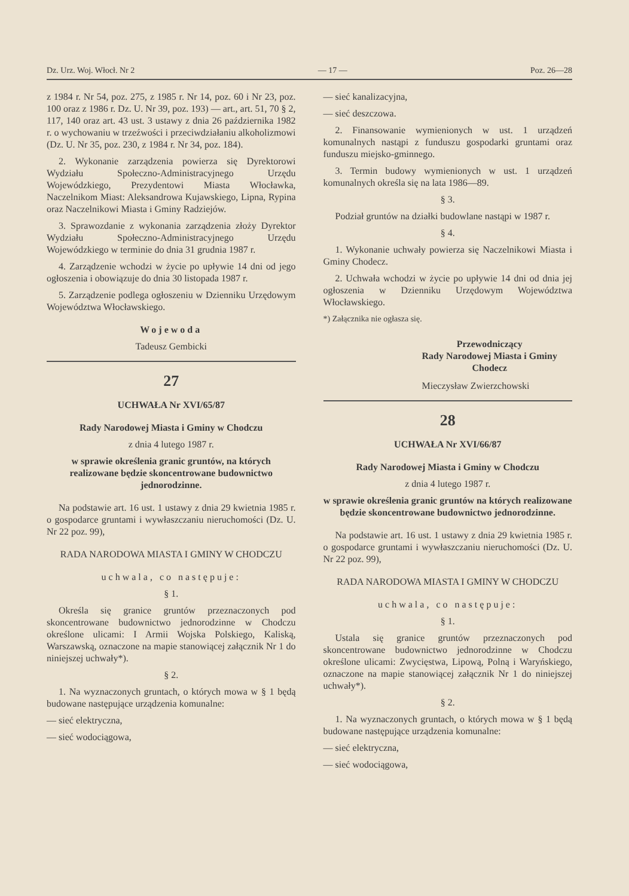Dz. Urz. Woj. Włocł. Nr 2 — 17 — Poz. 26—28
z 1984 r. Nr 54, poz. 275, z 1985 r. Nr 14, poz. 60 i Nr 23, poz. 100 oraz z 1986 r. Dz. U. Nr 39, poz. 193) — art., art. 51, 70 § 2, 117, 140 oraz art. 43 ust. 3 ustawy z dnia 26 października 1982 r. o wychowaniu w trzeźwości i przeciwdziałaniu alkoholizmowi (Dz. U. Nr 35, poz. 230, z 1984 r. Nr 34, poz. 184).
2. Wykonanie zarządzenia powierza się Dyrektorowi Wydziału Społeczno-Administracyjnego Urzędu Wojewódzkiego, Prezydentowi Miasta Włocławka, Naczelnikom Miast: Aleksandrowa Kujawskiego, Lipna, Rypina oraz Naczelnikowi Miasta i Gminy Radziejów.
3. Sprawozdanie z wykonania zarządzenia złoży Dyrektor Wydziału Społeczno-Administracyjnego Urzędu Wojewódzkiego w terminie do dnia 31 grudnia 1987 r.
4. Zarządzenie wchodzi w życie po upływie 14 dni od jego ogłoszenia i obowiązuje do dnia 30 listopada 1987 r.
5. Zarządzenie podlega ogłoszeniu w Dzienniku Urzędowym Województwa Włocławskiego.
Wojewoda
Tadeusz Gembicki
27
UCHWAŁA Nr XVI/65/87
Rady Narodowej Miasta i Gminy w Chodczu
z dnia 4 lutego 1987 r.
w sprawie określenia granic gruntów, na których realizowane będzie skoncentrowane budownictwo jednorodzinne.
Na podstawie art. 16 ust. 1 ustawy z dnia 29 kwietnia 1985 r. o gospodarce gruntami i wywłaszczaniu nieruchomości (Dz. U. Nr 22 poz. 99),
RADA NARODOWA MIASTA I GMINY W CHODCZU
uchwala, co następuje:
§ 1.
Określa się granice gruntów przeznaczonych pod skoncentrowane budownictwo jednorodzinne w Chodczu określone ulicami: I Armii Wojska Polskiego, Kaliską, Warszawską, oznaczone na mapie stanowiącej załącznik Nr 1 do niniejszej uchwały*).
§ 2.
1. Na wyznaczonych gruntach, o których mowa w § 1 będą budowane następujące urządzenia komunalne:
— sieć elektryczna,
— sieć wodociągowa,
— sieć kanalizacyjna,
— sieć deszczowa.
2. Finansowanie wymienionych w ust. 1 urządzeń komunalnych nastąpi z funduszu gospodarki gruntami oraz funduszu miejsko-gminnego.
3. Termin budowy wymienionych w ust. 1 urządzeń komunalnych określa się na lata 1986—89.
§ 3.
Podział gruntów na działki budowlane nastąpi w 1987 r.
§ 4.
1. Wykonanie uchwały powierza się Naczelnikowi Miasta i Gminy Chodecz.
2. Uchwała wchodzi w życie po upływie 14 dni od dnia jej ogłoszenia w Dzienniku Urzędowym Województwa Włocławskiego.
*) Załącznika nie ogłasza się.
Przewodniczący
Rady Narodowej Miasta i Gminy
Chodecz
Mieczysław Zwierzchowski
28
UCHWAŁA Nr XVI/66/87
Rady Narodowej Miasta i Gminy w Chodczu
z dnia 4 lutego 1987 r.
w sprawie określenia granic gruntów na których realizowane będzie skoncentrowane budownictwo jednorodzinne.
Na podstawie art. 16 ust. 1 ustawy z dnia 29 kwietnia 1985 r. o gospodarce gruntami i wywłaszczaniu nieruchomości (Dz. U. Nr 22 poz. 99),
RADA NARODOWA MIASTA I GMINY W CHODCZU
uchwala, co następuje:
§ 1.
Ustala się granice gruntów przeznaczonych pod skoncentrowane budownictwo jednorodzinne w Chodczu określone ulicami: Zwycięstwa, Lipową, Polną i Waryńskiego, oznaczone na mapie stanowiącej załącznik Nr 1 do niniejszej uchwały*).
§ 2.
1. Na wyznaczonych gruntach, o których mowa w § 1 będą budowane następujące urządzenia komunalne:
— sieć elektryczna,
— sieć wodociągowa,